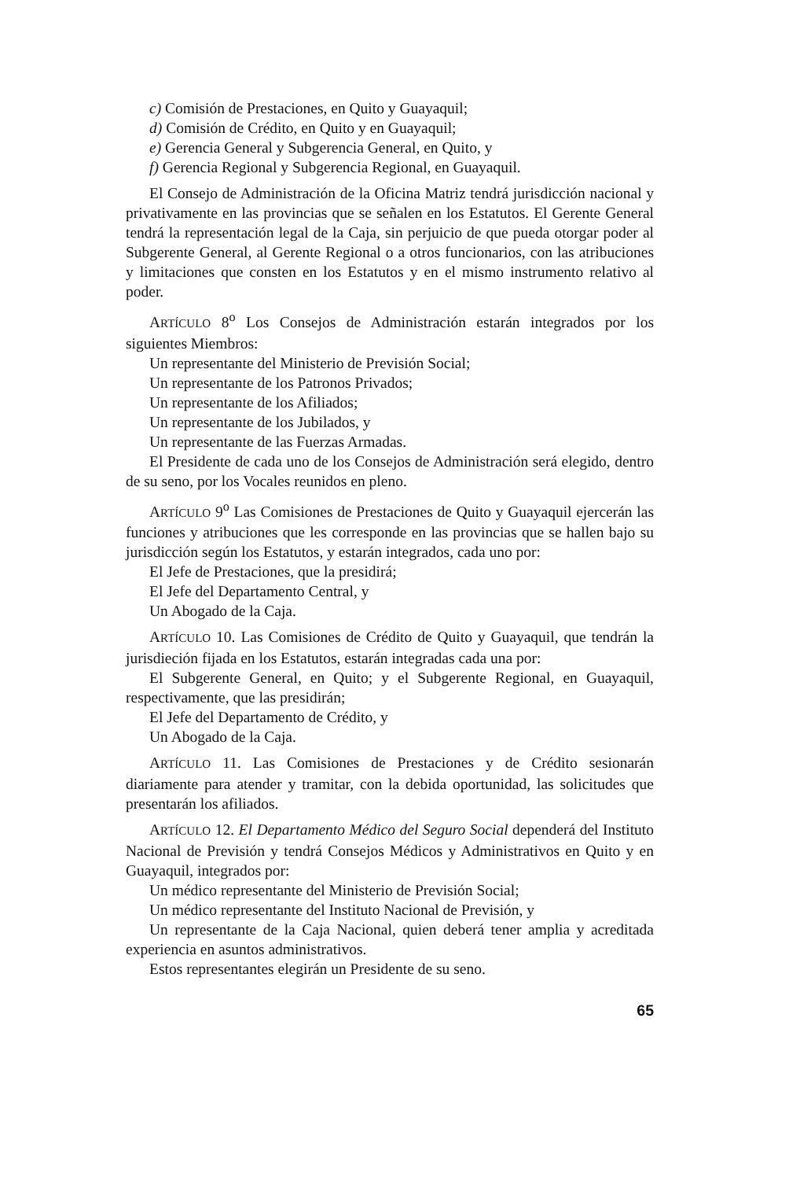c) Comisión de Prestaciones, en Quito y Guayaquil;
d) Comisión de Crédito, en Quito y en Guayaquil;
e) Gerencia General y Subgerencia General, en Quito, y
f) Gerencia Regional y Subgerencia Regional, en Guayaquil.
El Consejo de Administración de la Oficina Matriz tendrá jurisdicción nacional y privativamente en las provincias que se señalen en los Estatutos. El Gerente General tendrá la representación legal de la Caja, sin perjuicio de que pueda otorgar poder al Subgerente General, al Gerente Regional o a otros funcionarios, con las atribuciones y limitaciones que consten en los Estatutos y en el mismo instrumento relativo al poder.
ARTÍCULO 8<sup>o</sup> Los Consejos de Administración estarán integrados por los siguientes Miembros:
Un representante del Ministerio de Previsión Social;
Un representante de los Patronos Privados;
Un representante de los Afiliados;
Un representante de los Jubilados, y
Un representante de las Fuerzas Armadas.
El Presidente de cada uno de los Consejos de Administración será elegido, dentro de su seno, por los Vocales reunidos en pleno.
ARTÍCULO 9<sup>o</sup> Las Comisiones de Prestaciones de Quito y Guayaquil ejercerán las funciones y atribuciones que les corresponde en las provincias que se hallen bajo su jurisdicción según los Estatutos, y estarán integrados, cada uno por:
El Jefe de Prestaciones, que la presidirá;
El Jefe del Departamento Central, y
Un Abogado de la Caja.
ARTÍCULO 10. Las Comisiones de Crédito de Quito y Guayaquil, que tendrán la jurisdieción fijada en los Estatutos, estarán integradas cada una por:
El Subgerente General, en Quito; y el Subgerente Regional, en Guayaquil, respectivamente, que las presidirán;
El Jefe del Departamento de Crédito, y
Un Abogado de la Caja.
ARTÍCULO 11. Las Comisiones de Prestaciones y de Crédito sesionarán diariamente para atender y tramitar, con la debida oportunidad, las solicitudes que presentarán los afiliados.
ARTÍCULO 12. El Departamento Médico del Seguro Social dependerá del Instituto Nacional de Previsión y tendrá Consejos Médicos y Administrativos en Quito y en Guayaquil, integrados por:
Un médico representante del Ministerio de Previsión Social;
Un médico representante del Instituto Nacional de Previsión, y
Un representante de la Caja Nacional, quien deberá tener amplia y acreditada experiencia en asuntos administrativos.
Estos representantes elegirán un Presidente de su seno.
65